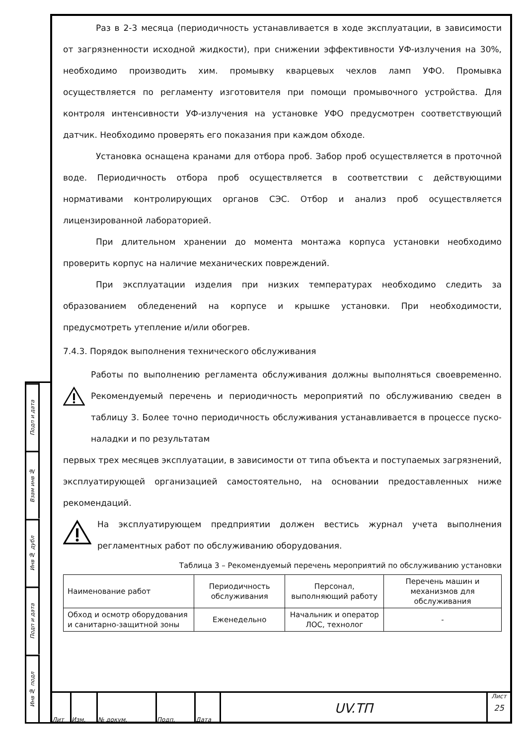Подп и дата
Взам инв №
Инв № дубл
Подп и дата
Инв № подл
Раз в 2-3 месяца (периодичность устанавливается в ходе эксплуатации, в зависимости от загрязненности исходной жидкости), при снижении эффективности УФ-излучения на 30%, необходимо производить хим. промывку кварцевых чехлов ламп УФО. Промывка осуществляется по регламенту изготовителя при помощи промывочного устройства. Для контроля интенсивности УФ-излучения на установке УФО предусмотрен соответствующий датчик. Необходимо проверять его показания при каждом обходе.
Установка оснащена кранами для отбора проб. Забор проб осуществляется в проточной воде. Периодичность отбора проб осуществляется в соответствии с действующими нормативами контролирующих органов СЭС. Отбор и анализ проб осуществляется лицензированной лабораторией.
При длительном хранении до момента монтажа корпуса установки необходимо проверить корпус на наличие механических повреждений.
При эксплуатации изделия при низких температурах необходимо следить за образованием обледенений на корпусе и крышке установки. При необходимости, предусмотреть утепление и/или обогрев.
7.4.3. Порядок выполнения технического обслуживания
Работы по выполнению регламента обслуживания должны выполняться своевременно. Рекомендуемый перечень и периодичность мероприятий по обслуживанию сведен в таблицу 3. Более точно периодичность обслуживания устанавливается в процессе пуско-наладки и по результатам
первых трех месяцев эксплуатации, в зависимости от типа объекта и поступаемых загрязнений, эксплуатирующей организацией самостоятельно, на основании предоставленных ниже рекомендаций.
На эксплуатирующем предприятии должен вестись журнал учета выполнения регламентных работ по обслуживанию оборудования.
Таблица 3 – Рекомендуемый перечень мероприятий по обслуживанию установки
| Наименование работ | Периодичность обслуживания | Персонал, выполняющий работу | Перечень машин и механизмов для обслуживания |
| --- | --- | --- | --- |
| Обход и осмотр оборудования и санитарно-защитной зоны | Еженедельно | Начальник и оператор ЛОС, технолог | - |
Лит Изм. № докум. Подп. Дата
UV.ТП
Лист
25